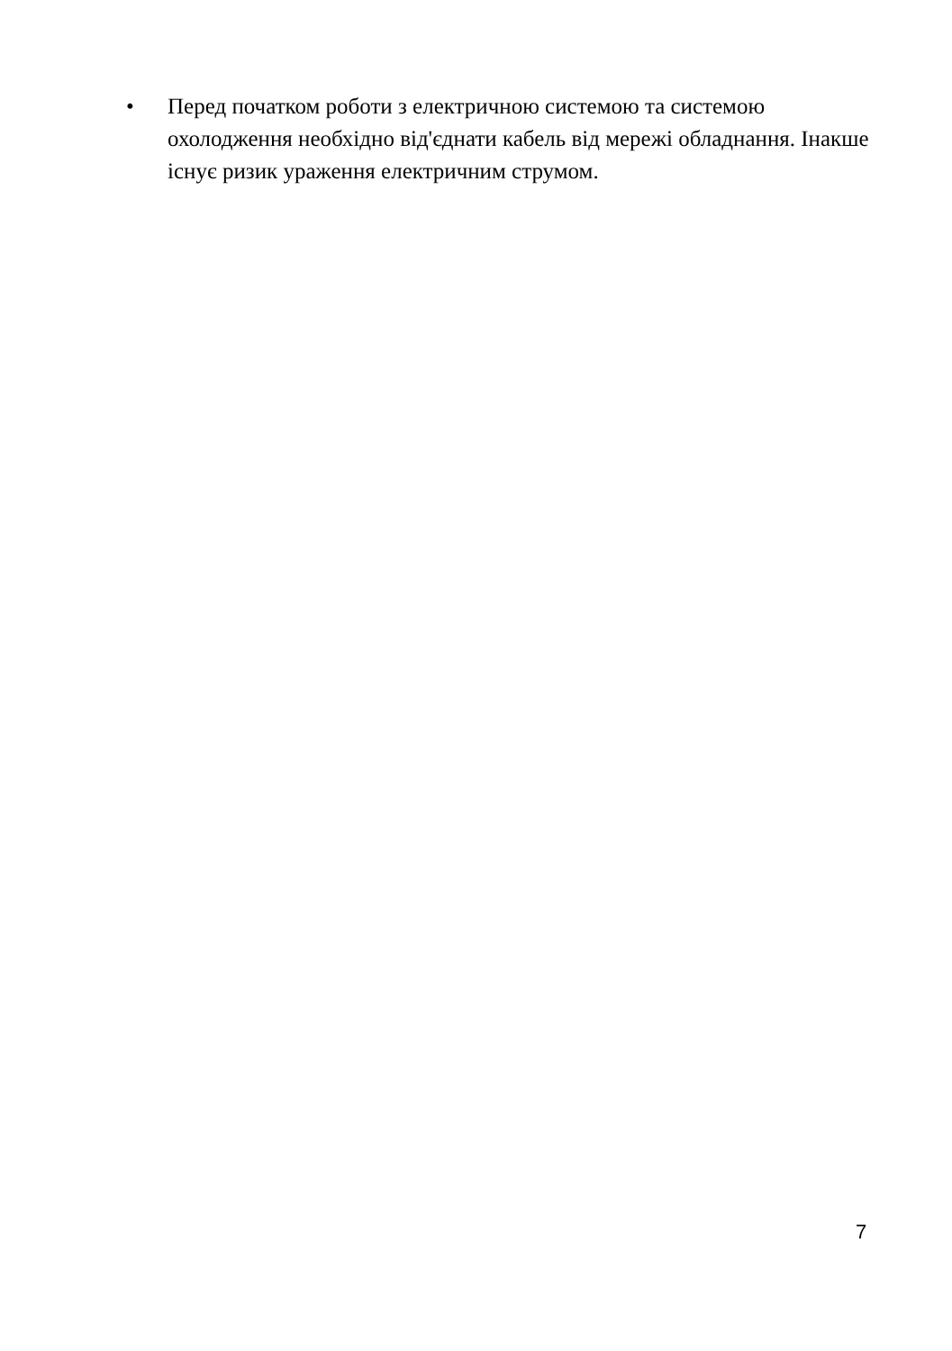• Перед початком роботи з електричною системою та системою охолодження необхідно від'єднати кабель від мережі обладнання. Інакше існує ризик ураження електричним струмом.
7